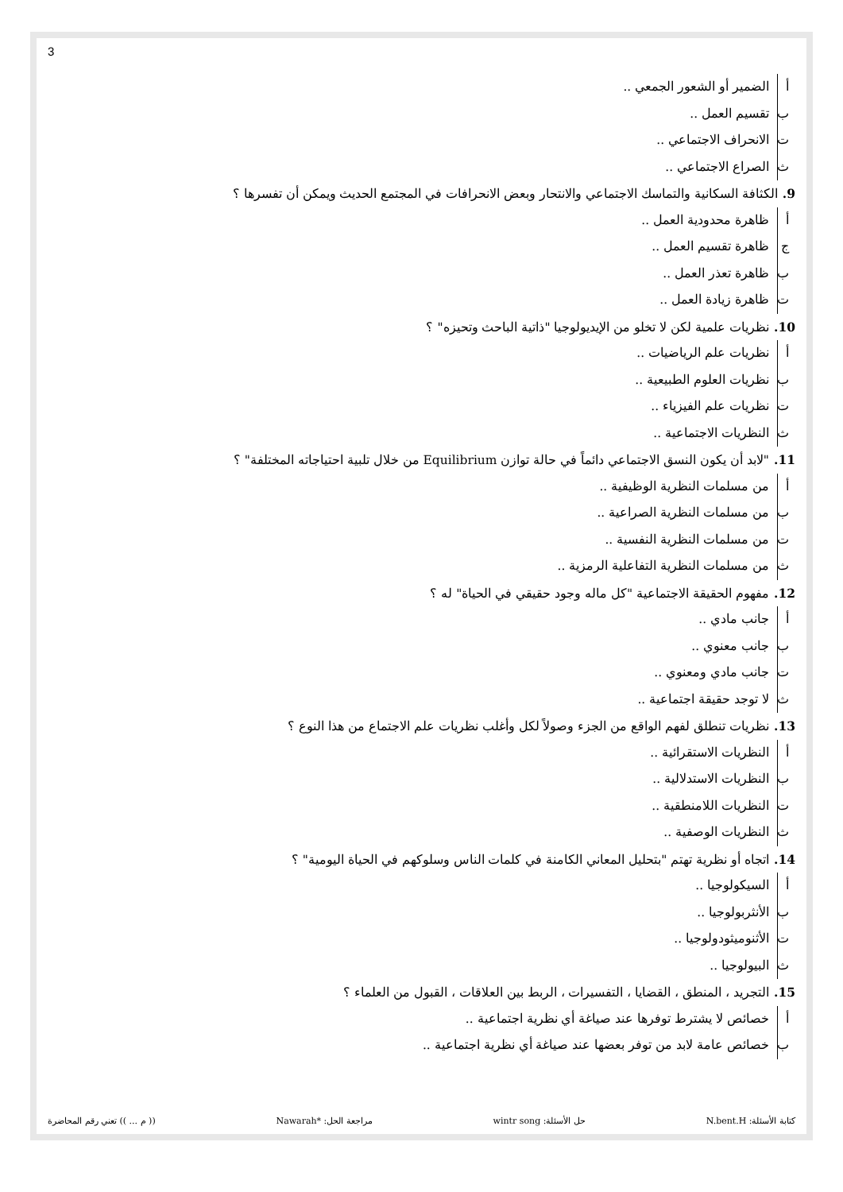3
أ الضمير أو الشعور الجمعي ..
ب تقسيم العمل ..
ت الانحراف الاجتماعي ..
ث الصراع الاجتماعي ..
9. الكثافة السكانية والتماسك الاجتماعي والانتحار وبعض الانحرافات في المجتمع الحديث ويمكن أن تفسرها ؟
أ ظاهرة محدودية العمل ..
ج ظاهرة تقسيم العمل ..
ب ظاهرة تعذر العمل ..
ت ظاهرة زيادة العمل ..
10. نظريات علمية لكن لا تخلو من الإيديولوجيا "ذاتية الباحث وتحيزه" ؟
أ نظريات علم الرياضيات ..
ب نظريات العلوم الطبيعية ..
ت نظريات علم الفيزياء ..
ث النظريات الاجتماعية ..
11."لابد أن يكون النسق الاجتماعي دائماً في حالة توازن Equilibrium من خلال تلبية احتياجاته المختلفة" ؟
أ من مسلمات النظرية الوظيفية ..
ب من مسلمات النظرية الصراعية ..
ت من مسلمات النظرية النفسية ..
ث من مسلمات النظرية التفاعلية الرمزية ..
12. مفهوم الحقيقة الاجتماعية "كل ماله وجود حقيقي في الحياة" له ؟
أ جانب مادي ..
ب جانب معنوي ..
ت جانب مادي ومعنوي ..
ث لا توجد حقيقة اجتماعية ..
13. نظريات تنطلق لفهم الواقع من الجزء وصولاً لكل وأغلب نظريات علم الاجتماع من هذا النوع ؟
أ النظريات الاستقرائية ..
ب النظريات الاستدلالية ..
ت النظريات اللامنطقية ..
ث النظريات الوصفية ..
14. اتجاه أو نظرية تهتم "بتحليل المعاني الكامنة في كلمات الناس وسلوكهم في الحياة اليومية" ؟
أ السيكولوجيا ..
ب الأنثربولوجيا ..
ت الأثنوميثودولوجيا ..
ث البيولوجيا ..
15. التجريد ، المنطق ، القضايا ، التفسيرات ، الربط بين العلاقات ، القبول من العلماء ؟
أ خصائص لا يشترط توفرها عند صياغة أي نظرية اجتماعية ..
ب خصائص عامة لابد من توفر بعضها عند صياغة أي نظرية اجتماعية ..
كتابة الأسئلة: N.bent.H حل الأسئلة: wintr song مراجعة الحل: *Nawarah (( م ... )) تعني رقم المحاضرة